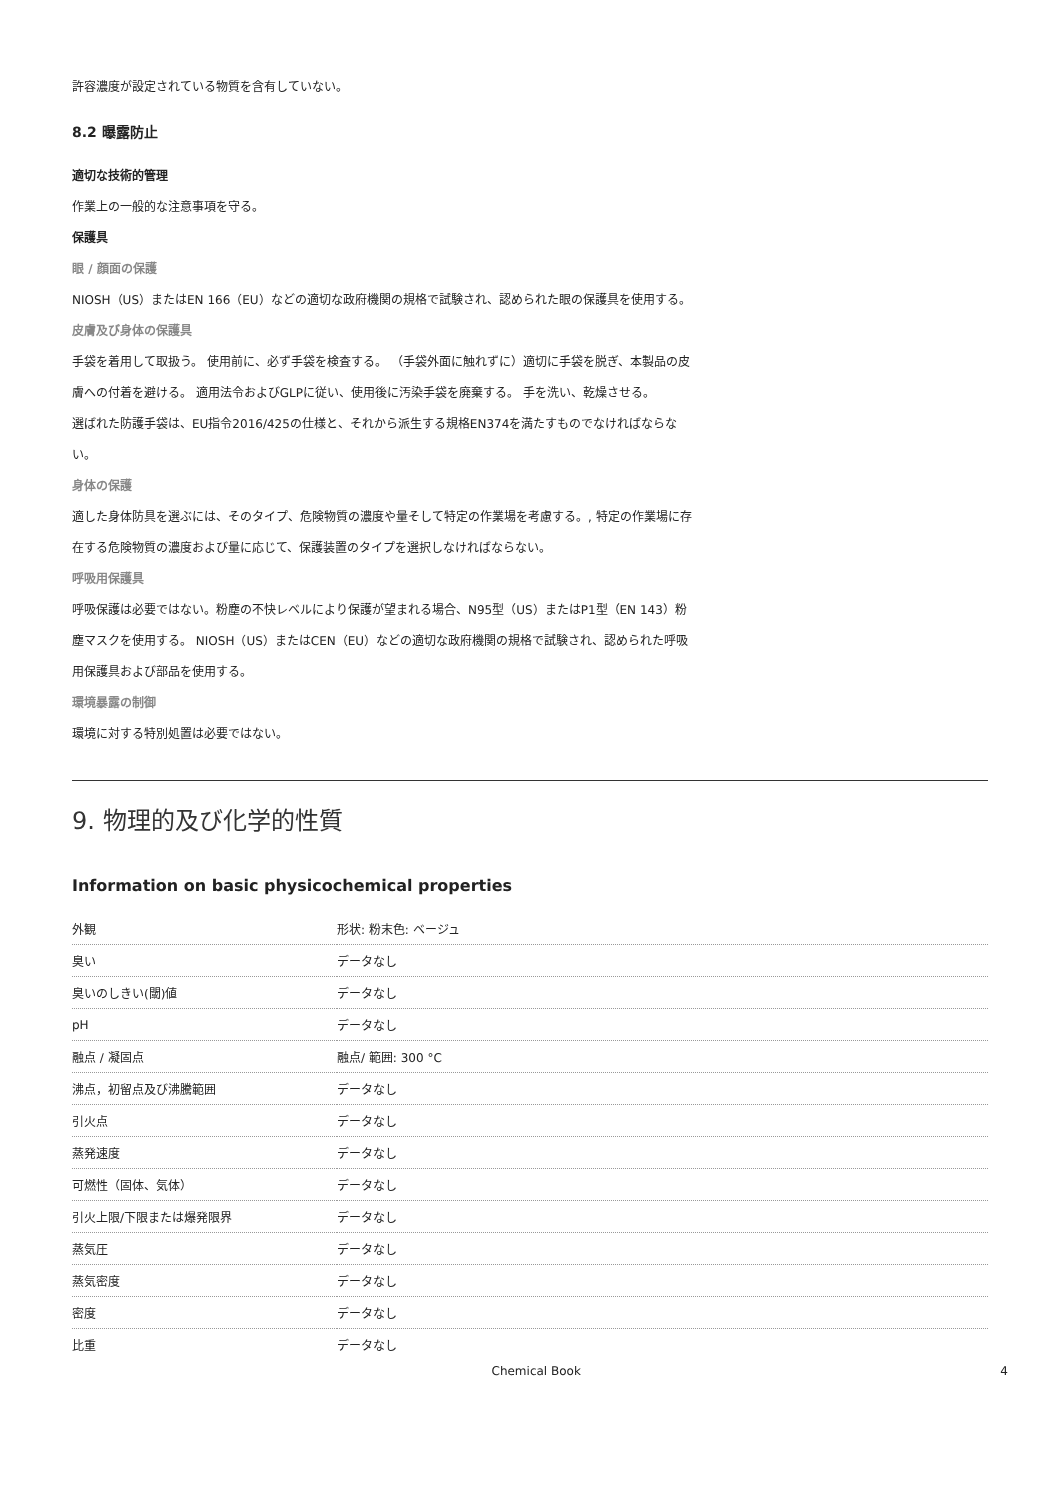許容濃度が設定されている物質を含有していない。
8.2 曝露防止
適切な技術的管理
作業上の一般的な注意事項を守る。
保護具
眼 / 顔面の保護
NIOSH（US）またはEN 166（EU）などの適切な政府機関の規格で試験され、認められた眼の保護具を使用する。
皮膚及び身体の保護具
手袋を着用して取扱う。 使用前に、必ず手袋を検査する。 （手袋外面に触れずに）適切に手袋を脱ぎ、本製品の皮膚への付着を避ける。 適用法令およびGLPに従い、使用後に汚染手袋を廃棄する。 手を洗い、乾燥させる。
選ばれた防護手袋は、EU指令2016/425の仕様と、それから派生する規格EN374を満たすものでなければならない。
身体の保護
適した身体防具を選ぶには、そのタイプ、危険物質の濃度や量そして特定の作業場を考慮する。, 特定の作業場に存在する危険物質の濃度および量に応じて、保護装置のタイプを選択しなければならない。
呼吸用保護具
呼吸保護は必要ではない。粉塵の不快レベルにより保護が望まれる場合、N95型（US）またはP1型（EN 143）粉塵マスクを使用する。 NIOSH（US）またはCEN（EU）などの適切な政府機関の規格で試験され、認められた呼吸用保護具および部品を使用する。
環境暴露の制御
環境に対する特別処置は必要ではない。
9. 物理的及び化学的性質
Information on basic physicochemical properties
| 外観 | 形状: 粉末色: ベージュ |
| 臭い | データなし |
| 臭いのしきい(閾)値 | データなし |
| pH | データなし |
| 融点 / 凝固点 | 融点/ 範囲: 300 °C |
| 沸点，初留点及び沸騰範囲 | データなし |
| 引火点 | データなし |
| 蒸発速度 | データなし |
| 可燃性（固体、気体） | データなし |
| 引火上限/下限または爆発限界 | データなし |
| 蒸気圧 | データなし |
| 蒸気密度 | データなし |
| 密度 | データなし |
| 比重 | データなし |
Chemical Book 4